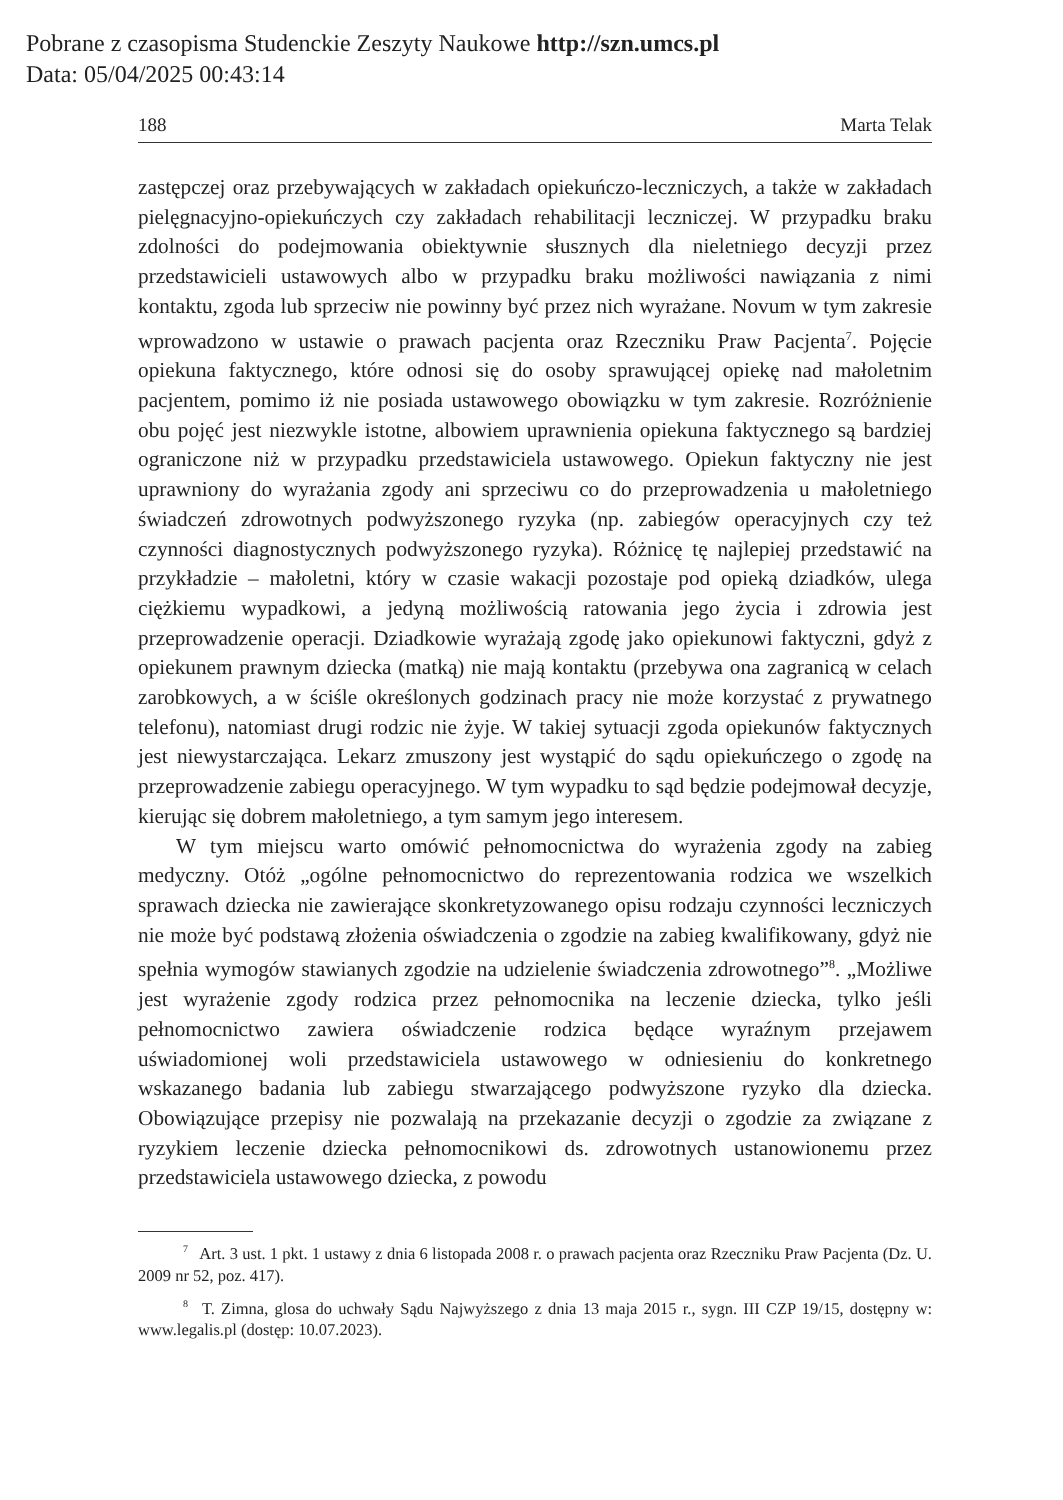Pobrane z czasopisma Studenckie Zeszyty Naukowe http://szn.umcs.pl
Data: 05/04/2025 00:43:14
188 Marta Telak
zastępczej oraz przebywających w zakładach opiekuńczo-leczniczych, a także w zakładach pielęgnacyjno-opiekuńczych czy zakładach rehabilitacji leczniczej. W przypadku braku zdolności do podejmowania obiektywnie słusznych dla nieletniego decyzji przez przedstawicieli ustawowych albo w przypadku braku możliwości nawiązania z nimi kontaktu, zgoda lub sprzeciw nie powinny być przez nich wyrażane. Novum w tym zakresie wprowadzono w ustawie o prawach pacjenta oraz Rzeczniku Praw Pacjenta<sup>7</sup>. Pojęcie opiekuna faktycznego, które odnosi się do osoby sprawującej opiekę nad małoletnim pacjentem, pomimo iż nie posiada ustawowego obowiązku w tym zakresie. Rozróżnienie obu pojęć jest niezwykle istotne, albowiem uprawnienia opiekuna faktycznego są bardziej ograniczone niż w przypadku przedstawiciela ustawowego. Opiekun faktyczny nie jest uprawniony do wyrażania zgody ani sprzeciwu co do przeprowadzenia u małoletniego świadczeń zdrowotnych podwyższonego ryzyka (np. zabiegów operacyjnych czy też czynności diagnostycznych podwyższonego ryzyka). Różnicę tę najlepiej przedstawić na przykładzie – małoletni, który w czasie wakacji pozostaje pod opieką dziadków, ulega ciężkiemu wypadkowi, a jedyną możliwością ratowania jego życia i zdrowia jest przeprowadzenie operacji. Dziadkowie wyrażają zgodę jako opiekunowi faktyczni, gdyż z opiekunem prawnym dziecka (matką) nie mają kontaktu (przebywa ona zagranicą w celach zarobkowych, a w ściśle określonych godzinach pracy nie może korzystać z prywatnego telefonu), natomiast drugi rodzic nie żyje. W takiej sytuacji zgoda opiekunów faktycznych jest niewystarczająca. Lekarz zmuszony jest wystąpić do sądu opiekuńczego o zgodę na przeprowadzenie zabiegu operacyjnego. W tym wypadku to sąd będzie podejmował decyzje, kierując się dobrem małoletniego, a tym samym jego interesem.
W tym miejscu warto omówić pełnomocnictwa do wyrażenia zgody na zabieg medyczny. Otóż „ogólne pełnomocnictwo do reprezentowania rodzica we wszelkich sprawach dziecka nie zawierające skonkretyzowanego opisu rodzaju czynności leczniczych nie może być podstawą złożenia oświadczenia o zgodzie na zabieg kwalifikowany, gdyż nie spełnia wymogów stawianych zgodzie na udzielenie świadczenia zdrowotnego”<sup>8</sup>. „Możliwe jest wyrażenie zgody rodzica przez pełnomocnika na leczenie dziecka, tylko jeśli pełnomocnictwo zawiera oświadczenie rodzica będące wyraźnym przejawem uświadomionej woli przedstawiciela ustawowego w odniesieniu do konkretnego wskazanego badania lub zabiegu stwarzającego podwyższone ryzyko dla dziecka. Obowiązujące przepisy nie pozwalają na przekazanie decyzji o zgodzie za związane z ryzykiem leczenie dziecka pełnomocnikowi ds. zdrowotnych ustanowionemu przez przedstawiciela ustawowego dziecka, z powodu
<sup>7</sup> Art. 3 ust. 1 pkt. 1 ustawy z dnia 6 listopada 2008 r. o prawach pacjenta oraz Rzeczniku Praw Pacjenta (Dz. U. 2009 nr 52, poz. 417).
<sup>8</sup> T. Zimna, glosa do uchwały Sądu Najwyższego z dnia 13 maja 2015 r., sygn. III CZP 19/15, dostępny w: www.legalis.pl (dostęp: 10.07.2023).